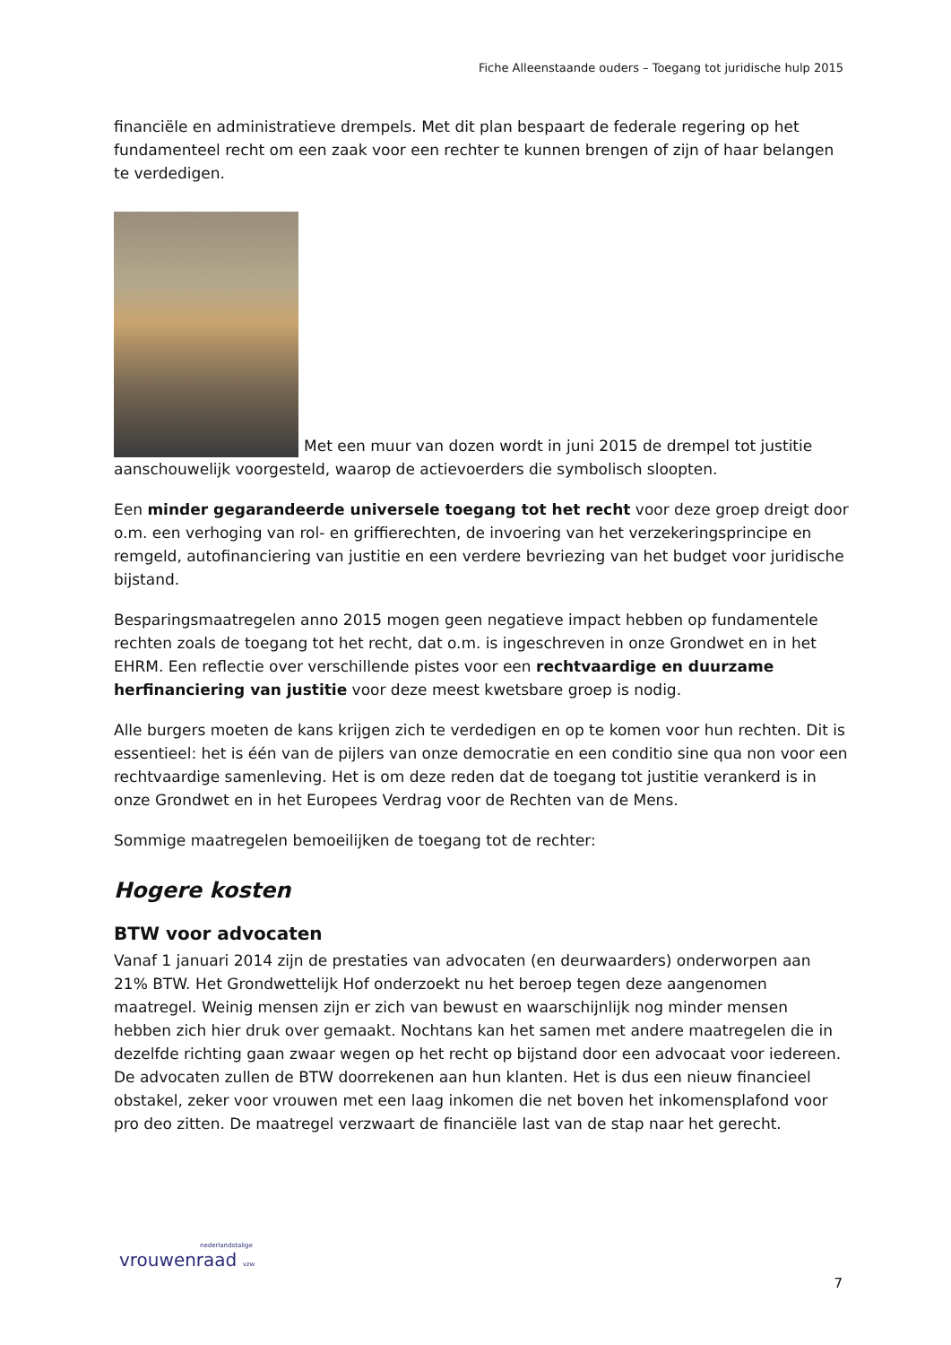Fiche Alleenstaande ouders – Toegang tot juridische hulp 2015
financiële en administratieve drempels. Met dit plan bespaart de federale regering op het fundamenteel recht om een zaak voor een rechter te kunnen brengen of zijn of haar belangen te verdedigen.
Met een muur van dozen wordt in juni 2015 de drempel tot justitie aanschouwelijk voorgesteld, waarop de actievoerders die symbolisch sloopten.
Een minder gegarandeerde universele toegang tot het recht voor deze groep dreigt door o.m. een verhoging van rol- en griffierechten, de invoering van het verzekeringsprincipe en remgeld, autofinanciering van justitie en een verdere bevriezing van het budget voor juridische bijstand.
Besparingsmaatregelen anno 2015 mogen geen negatieve impact hebben op fundamentele rechten zoals de toegang tot het recht, dat o.m. is ingeschreven in onze Grondwet en in het EHRM. Een reflectie over verschillende pistes voor een rechtvaardige en duurzame herfinanciering van justitie voor deze meest kwetsbare groep is nodig.
Alle burgers moeten de kans krijgen zich te verdedigen en op te komen voor hun rechten. Dit is essentieel: het is één van de pijlers van onze democratie en een conditio sine qua non voor een rechtvaardige samenleving. Het is om deze reden dat de toegang tot justitie verankerd is in onze Grondwet en in het Europees Verdrag voor de Rechten van de Mens.
Sommige maatregelen bemoeilijken de toegang tot de rechter:
Hogere kosten
BTW voor advocaten
Vanaf 1 januari 2014 zijn de prestaties van advocaten (en deurwaarders) onderworpen aan 21% BTW. Het Grondwettelijk Hof onderzoekt nu het beroep tegen deze aangenomen maatregel. Weinig mensen zijn er zich van bewust en waarschijnlijk nog minder mensen hebben zich hier druk over gemaakt. Nochtans kan het samen met andere maatregelen die in dezelfde richting gaan zwaar wegen op het recht op bijstand door een advocaat voor iedereen. De advocaten zullen de BTW doorrekenen aan hun klanten. Het is dus een nieuw financieel obstakel, zeker voor vrouwen met een laag inkomen die net boven het inkomensplafond voor pro deo zitten. De maatregel verzwaart de financiële last van de stap naar het gerecht.
nederlandstalige
vrouwenraad vzw
7